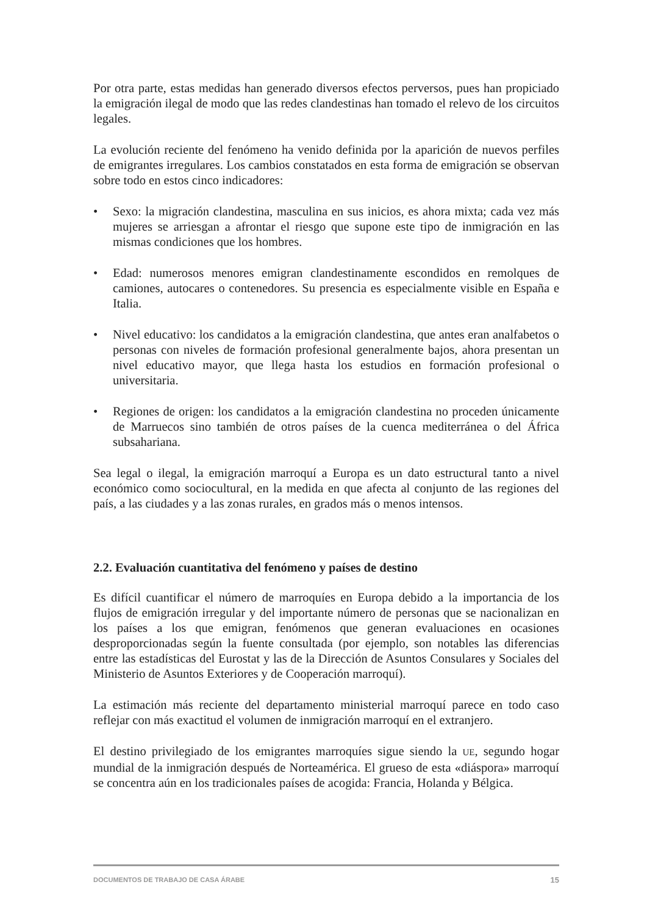Por otra parte, estas medidas han generado diversos efectos perversos, pues han propiciado la emigración ilegal de modo que las redes clandestinas han tomado el relevo de los circuitos legales.
La evolución reciente del fenómeno ha venido definida por la aparición de nuevos perfiles de emigrantes irregulares. Los cambios constatados en esta forma de emigración se observan sobre todo en estos cinco indicadores:
• Sexo: la migración clandestina, masculina en sus inicios, es ahora mixta; cada vez más mujeres se arriesgan a afrontar el riesgo que supone este tipo de inmigración en las mismas condiciones que los hombres.
• Edad: numerosos menores emigran clandestinamente escondidos en remolques de camiones, autocares o contenedores. Su presencia es especialmente visible en España e Italia.
• Nivel educativo: los candidatos a la emigración clandestina, que antes eran analfabetos o personas con niveles de formación profesional generalmente bajos, ahora presentan un nivel educativo mayor, que llega hasta los estudios en formación profesional o universitaria.
• Regiones de origen: los candidatos a la emigración clandestina no proceden únicamente de Marruecos sino también de otros países de la cuenca mediterránea o del África subsahariana.
Sea legal o ilegal, la emigración marroquí a Europa es un dato estructural tanto a nivel económico como sociocultural, en la medida en que afecta al conjunto de las regiones del país, a las ciudades y a las zonas rurales, en grados más o menos intensos.
2.2. Evaluación cuantitativa del fenómeno y países de destino
Es difícil cuantificar el número de marroquíes en Europa debido a la importancia de los flujos de emigración irregular y del importante número de personas que se nacionalizan en los países a los que emigran, fenómenos que generan evaluaciones en ocasiones desproporcionadas según la fuente consultada (por ejemplo, son notables las diferencias entre las estadísticas del Eurostat y las de la Dirección de Asuntos Consulares y Sociales del Ministerio de Asuntos Exteriores y de Cooperación marroquí).
La estimación más reciente del departamento ministerial marroquí parece en todo caso reflejar con más exactitud el volumen de inmigración marroquí en el extranjero.
El destino privilegiado de los emigrantes marroquíes sigue siendo la UE, segundo hogar mundial de la inmigración después de Norteamérica. El grueso de esta «diáspora» marroquí se concentra aún en los tradicionales países de acogida: Francia, Holanda y Bélgica.
DOCUMENTOS DE TRABAJO DE CASA ÁRABE 15